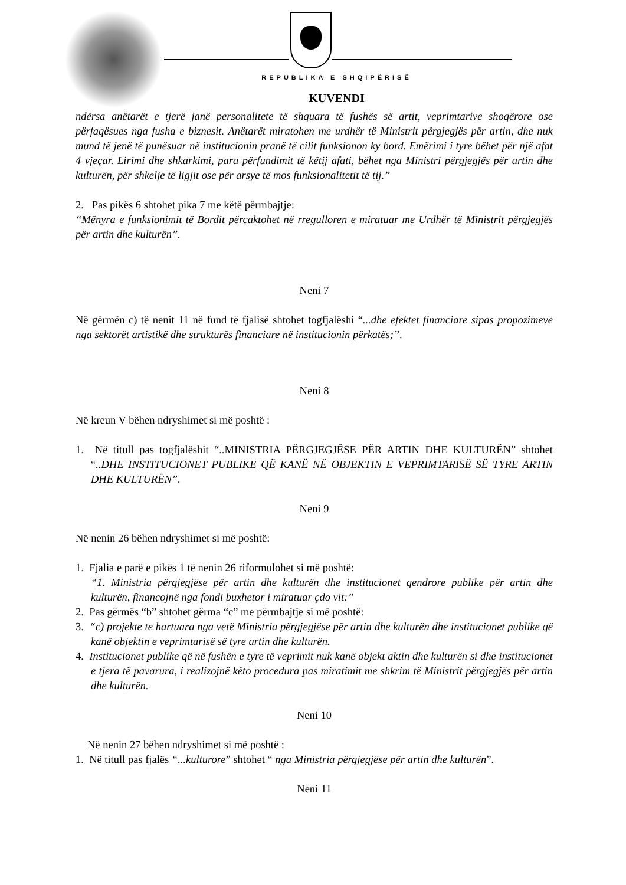REPUBLIKA E SHQIPËRISË
KUVENDI
ndërsa anëtarët e tjerë janë personalitete të shquara të fushës së artit, veprimtarive shoqërore ose përfaqësues nga fusha e biznesit. Anëtarët miratohen me urdhër të Ministrit përgjegjës për artin, dhe nuk mund të jenë të punësuar në institucionin pranë të cilit funksionon ky bord. Emërimi i tyre bëhet për një afat 4 vjeçar. Lirimi dhe shkarkimi, para përfundimit të këtij afati, bëhet nga Ministri përgjegjës për artin dhe kulturën, për shkelje të ligjit ose për arsye të mos funksionalitetit të tij.”
2. Pas pikës 6 shtohet pika 7 me këtë përmbajtje:
“Mënyra e funksionimit të Bordit përcaktohet në rregulloren e miratuar me Urdhër të Ministrit përgjegjës për artin dhe kulturën”.
Neni 7
Në gërmën c) të nenit 11 në fund të fjalisë shtohet togfjalëshi “...dhe efektet financiare sipas propozimeve nga sektorët artistikë dhe strukturës financiare në institucionin përkatës;”.
Neni 8
Në kreun V bëhen ndryshimet si më poshtë :
1. Në titull pas togfjalëshit “..MINISTRIA PËRGJEGJËSE PËR ARTIN DHE KULTURËN” shtohet “..DHE INSTITUCIONET PUBLIKE QË KANË NË OBJEKTIN E VEPRIMTARISË SË TYRE ARTIN DHE KULTURËN”.
Neni 9
Në nenin 26 bëhen ndryshimet si më poshtë:
1. Fjalia e parë e pikës 1 të nenin 26 riformulohet si më poshtë:
“1. Ministria përgjegjëse për artin dhe kulturën dhe institucionet qendrore publike për artin dhe kulturën, financojnë nga fondi buxhetor i miratuar çdo vit:”
2. Pas gërmës “b” shtohet gërma “c” me përmbajtje si më poshtë:
3. “c) projekte te hartuara nga vetë Ministria përgjegjëse për artin dhe kulturën dhe institucionet publike që kanë objektin e veprimtarisë së tyre artin dhe kulturën.
4. Institucionet publike që në fushën e tyre të veprimit nuk kanë objekt aktin dhe kulturën si dhe institucionet e tjera të pavarura, i realizojnë këto procedura pas miratimit me shkrim të Ministrit përgjegjës për artin dhe kulturën.
Neni 10
Në nenin 27 bëhen ndryshimet si më poshtë :
1. Në titull pas fjalës “...kulturore” shtohet “ nga Ministria përgjegjëse për artin dhe kulturën”.
Neni 11